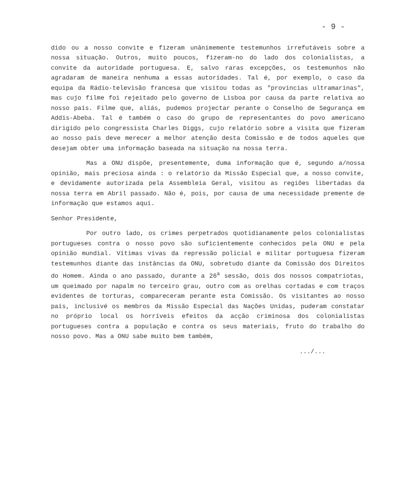- 9 -
dido ou a nosso convite e fizeram unânimemente testemunhos irrefutáveis sobre a nossa situação. Outros, muito poucos, fizeram-no do lado dos colonialistas, a convite da autoridade portuguesa. E, salvo raras excepções, os testemunhos não agradaram de maneira nenhuma a essas autoridades. Tal é, por exemplo, o caso da equipa da Rádio-televisão francesa que visitou todas as "provincias ultramarinas", mas cujo filme foi rejeitado pelo governo de Lisboa por causa da parte relativa ao nosso país. Filme que, aliás, pudemos projectar perante o Conselho de Segurança em Addis-Abeba. Tal é também o caso do grupo de representantes do povo americano dirigido pelo congressista Charles Diggs, cujo relatório sobre a visita que fizeram ao nosso país deve merecer a melhor atenção desta Comissão e de todos aqueles que desejam obter uma informação baseada na situação na nossa terra.
Mas a ONU dispõe, presentemente, duma informação que é, segundo a/nossa opinião, mais preciosa ainda : o relatório da Missão Especial que, a nosso convite, e devidamente autorizada pela Assembleia Geral, visitou as regiões libertadas da nossa terra em Abril passado. Não é, pois, por causa de uma necessidade premente de informação que estamos aqui.
Senhor Presidente,
Por outro lado, os crimes perpetrados quotidianamente pelos colonialistas portugueses contra o nosso povo são suficientemente conhecidos pela ONU e pela opinião mundial. Vítimas vivas da repressão policial e militar portuguesa fizeram testemunhos diante das instâncias da ONU, sobretudo diante da Comissão dos Direitos do Homem. Ainda o ano passado, durante a 26<sup>a</sup> sessão, dois dos nossos compatriotas, um queimado por napalm no terceiro grau, outro com as orelhas cortadas e com traços evidentes de torturas, compareceram perante esta Comissão. Os visitantes ao nosso país, inclusivé os membros da Missão Especial das Nações Unidas, puderam constatar no próprio local os horríveis efeitos da acção criminosa dos colonialistas portugueses contra a população e contra os seus materiais, fruto do trabalho do nosso povo. Mas a ONU sabe muito bem também,
.../...